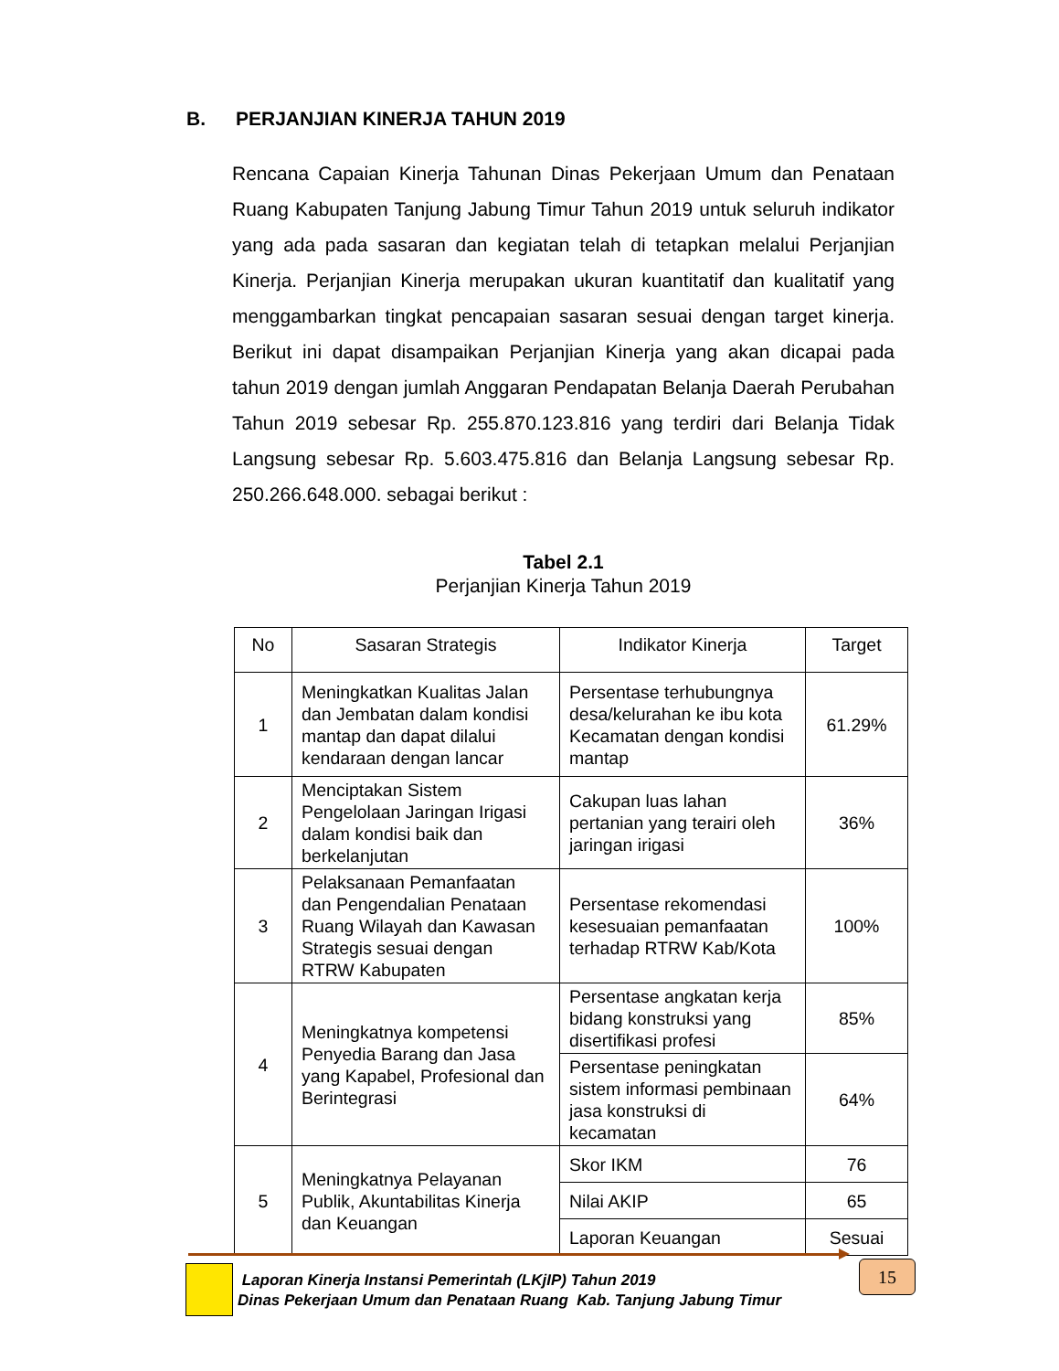B. PERJANJIAN KINERJA TAHUN 2019
Rencana Capaian Kinerja Tahunan Dinas Pekerjaan Umum dan Penataan Ruang Kabupaten Tanjung Jabung Timur Tahun 2019 untuk seluruh indikator yang ada pada sasaran dan kegiatan telah di tetapkan melalui Perjanjian Kinerja. Perjanjian Kinerja merupakan ukuran kuantitatif dan kualitatif yang menggambarkan tingkat pencapaian sasaran sesuai dengan target kinerja. Berikut ini dapat disampaikan Perjanjian Kinerja yang akan dicapai pada tahun 2019 dengan jumlah Anggaran Pendapatan Belanja Daerah Perubahan Tahun 2019 sebesar Rp. 255.870.123.816 yang terdiri dari Belanja Tidak Langsung sebesar Rp. 5.603.475.816 dan Belanja Langsung sebesar Rp. 250.266.648.000. sebagai berikut :
Tabel 2.1
Perjanjian Kinerja Tahun 2019
| No | Sasaran Strategis | Indikator Kinerja | Target |
| --- | --- | --- | --- |
| 1 | Meningkatkan Kualitas Jalan dan Jembatan dalam kondisi mantap dan dapat dilalui kendaraan dengan lancar | Persentase terhubungnya desa/kelurahan ke ibu kota Kecamatan dengan kondisi mantap | 61.29% |
| 2 | Menciptakan Sistem Pengelolaan Jaringan Irigasi dalam kondisi baik dan berkelanjutan | Cakupan luas lahan pertanian yang terairi oleh jaringan irigasi | 36% |
| 3 | Pelaksanaan Pemanfaatan dan Pengendalian Penataan Ruang Wilayah dan Kawasan Strategis sesuai dengan RTRW Kabupaten | Persentase rekomendasi kesesuaian pemanfaatan terhadap RTRW Kab/Kota | 100% |
| 4 | Meningkatnya kompetensi Penyedia Barang dan Jasa yang Kapabel, Profesional dan Berintegrasi | Persentase angkatan kerja bidang konstruksi yang disertifikasi profesi | 85% |
| | | Persentase peningkatan sistem informasi pembinaan jasa konstruksi di kecamatan | 64% |
| 5 | Meningkatnya Pelayanan Publik, Akuntabilitas Kinerja dan Keuangan | Skor IKM | 76 |
| | | Nilai AKIP | 65 |
| | | Laporan Keuangan | Sesuai |
Laporan Kinerja Instansi Pemerintah (LKjIP) Tahun 2019
Dinas Pekerjaan Umum dan Penataan Ruang Kab. Tanjung Jabung Timur
15